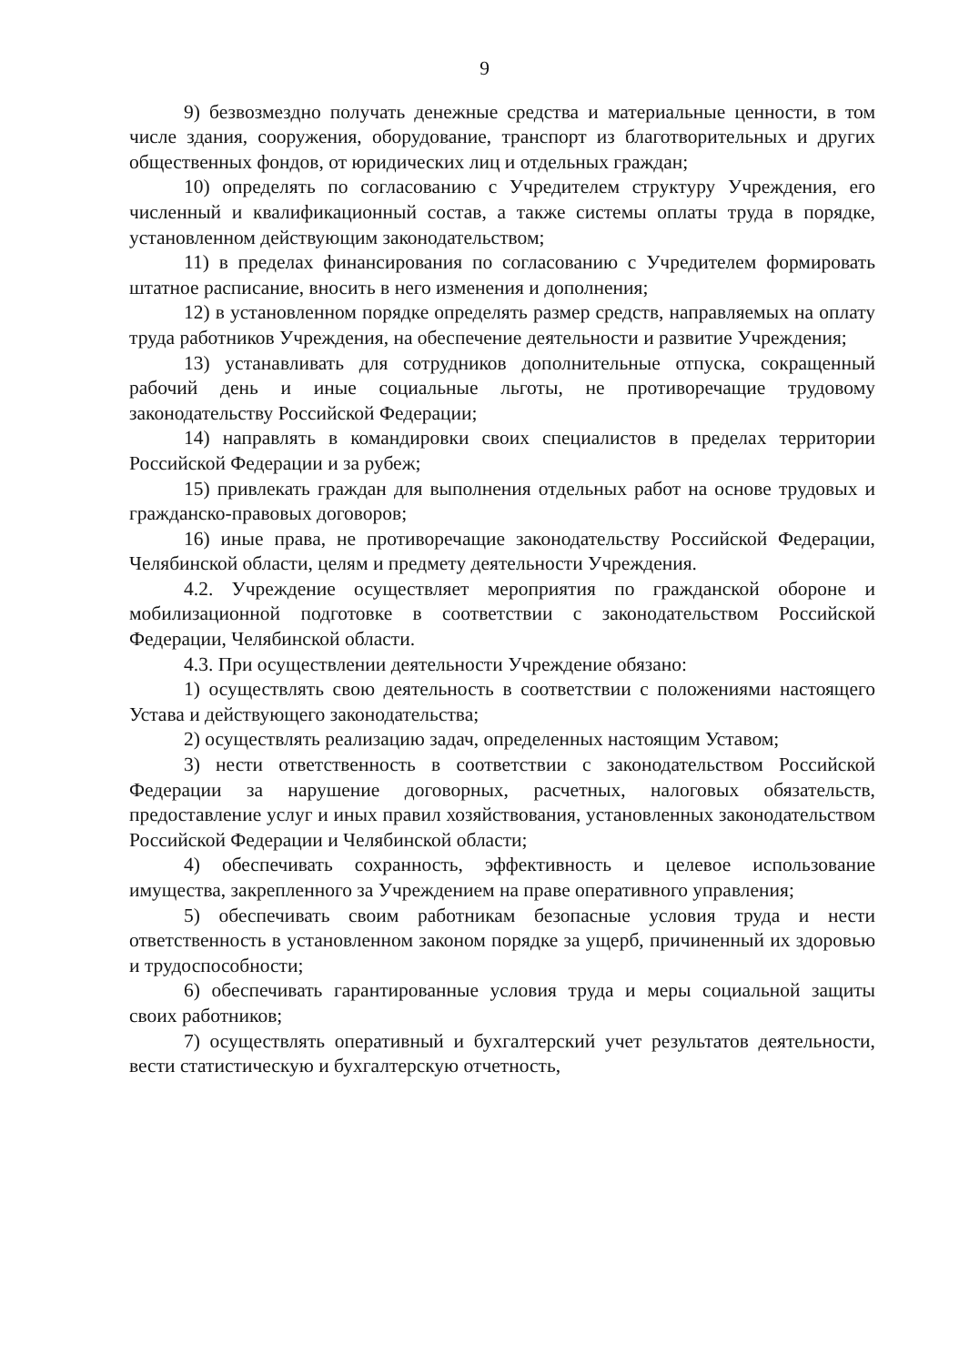9
9) безвозмездно получать денежные средства и материальные ценности, в том числе здания, сооружения, оборудование, транспорт из благотворительных и других общественных фондов, от юридических лиц и отдельных граждан;
10) определять по согласованию с Учредителем структуру Учреждения, его численный и квалификационный состав, а также системы оплаты труда в порядке, установленном действующим законодательством;
11) в пределах финансирования по согласованию с Учредителем формировать штатное расписание, вносить в него изменения и дополнения;
12) в установленном порядке определять размер средств, направляемых на оплату труда работников Учреждения, на обеспечение деятельности и развитие Учреждения;
13) устанавливать для сотрудников дополнительные отпуска, сокращенный рабочий день и иные социальные льготы, не противоречащие трудовому законодательству Российской Федерации;
14) направлять в командировки своих специалистов в пределах территории Российской Федерации и за рубеж;
15) привлекать граждан для выполнения отдельных работ на основе трудовых и гражданско-правовых договоров;
16) иные права, не противоречащие законодательству Российской Федерации, Челябинской области, целям и предмету деятельности Учреждения.
4.2. Учреждение осуществляет мероприятия по гражданской обороне и мобилизационной подготовке в соответствии с законодательством Российской Федерации, Челябинской области.
4.3. При осуществлении деятельности Учреждение обязано:
1) осуществлять свою деятельность в соответствии с положениями настоящего Устава и действующего законодательства;
2) осуществлять реализацию задач, определенных настоящим Уставом;
3) нести ответственность в соответствии с законодательством Российской Федерации за нарушение договорных, расчетных, налоговых обязательств, предоставление услуг и иных правил хозяйствования, установленных законодательством Российской Федерации и Челябинской области;
4) обеспечивать сохранность, эффективность и целевое использование имущества, закрепленного за Учреждением на праве оперативного управления;
5) обеспечивать своим работникам безопасные условия труда и нести ответственность в установленном законом порядке за ущерб, причиненный их здоровью и трудоспособности;
6) обеспечивать гарантированные условия труда и меры социальной защиты своих работников;
7) осуществлять оперативный и бухгалтерский учет результатов деятельности, вести статистическую и бухгалтерскую отчетность,